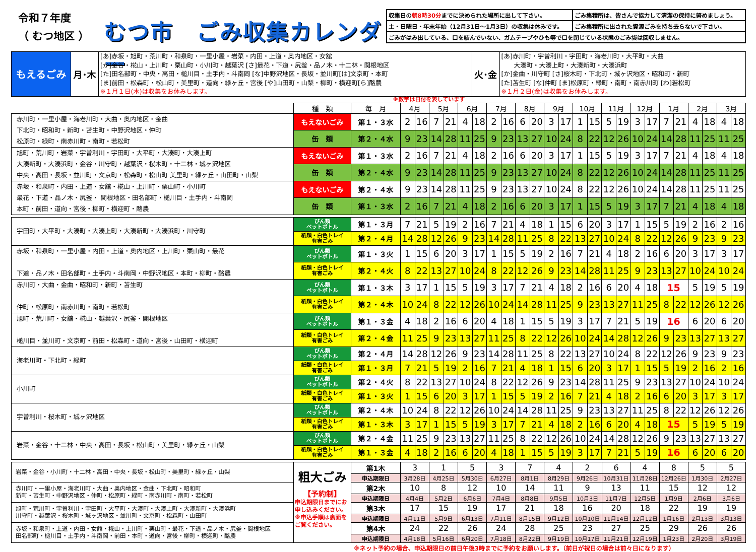令和７年度
（ むつ地区 ）
むつ市　ごみ収集カレンダー
| 収集日の 朝8時30分 までに決められた場所に出して下さい。 | ごみ集積所は、皆さんで協力して清潔の保持に努めましょう。 |
| 土・日曜日・年末年始（12月31日～1月3日）の収集は休みです。 | ごみ集積所に出された資源ごみを持ち去らないで下さい。 |
| ごみがはみ出している、口を結んでいない、ガムテープやひも等で口を閉じている状態のごみ袋は回収しません。 | |
| もえるごみ | 月･木 | [あ]赤坂・旭町・荒川町・和泉町・一里小屋・岩菜・内田・上道・奥内地区・女舘 [か]金谷・椛山・上川町・栗山町・小川町・越葉沢 [さ]最花・下道・尻釜・品ノ木・十二林・関根地区 [た]田名部町・中央・高田・槌川目・土手内・斗南岡 [な]中野沢地区・長坂・並川町[は]文京町・本町 [ま]前田・松森町・松山町・美里町・道向・緑ヶ丘・宮後 [や]山田町・山梨・柳町・横迎町[ら]酪農 ※１月１日(木)は収集をお休みします。 | 火･金 | [あ]赤川町・宇曽利川・宇田町・海老川町・大平町・大曲 大湊町・大湊上町・大湊新町・大湊浜町 [か]金曲・川守町 [さ]桜木町・下北町・城ヶ沢地区・昭和町・新町 [た]苫生町 [な]仲町 [ま]松原町・緑町・南町・南赤川町 [わ]若松町 ※１月２日(金)は収集をお休みします。 |
※数字は日付を表しています
| | 種 類 | 毎 月 | 4月 | | 5月 | | 6月 | | 7月 | | 8月 | | 9月 | | 10月 | | 11月 | | 12月 | | 1月 | | 2月 | | 3月 | |
| --- | --- | --- | --- | --- | --- | --- | --- | --- | --- | --- | --- | --- | --- | --- | --- | --- | --- | --- | --- | --- | --- | --- | --- | --- | --- | --- |
| 赤川町・一里小屋・海老川町・大曲・奥内地区・金曲 下北町・昭和町・新町・苫生町・中野沢地区・仲町 松原町・緑町・南赤川町・南町・若松町 | もえないごみ | 第１・３水 | 2 | 16 | 7 | 21 | 4 | 18 | 2 | 16 | 6 | 20 | 3 | 17 | 1 | 15 | 5 | 19 | 3 | 17 | 7 | 21 | 4 | 18 | 4 | 18 |
| | 缶 類 | 第２・４水 | 9 | 23 | 14 | 28 | 11 | 25 | 9 | 23 | 13 | 27 | 10 | 24 | 8 | 22 | 12 | 26 | 10 | 24 | 14 | 28 | 11 | 25 | 11 | 25 |
| 旭町・荒川町・岩菜・宇曽利川・宇田町・大平町・大湊町・大湊上町 大湊新町・大湊浜町・金谷・川守町・越葉沢・桜木町・十二林・城ヶ沢地区 中央・高田・長坂・並川町・文京町・松森町・松山町 美里町・緑ヶ丘・山田町・山梨 | もえないごみ | 第１・３水 | 2 | 16 | 7 | 21 | 4 | 18 | 2 | 16 | 6 | 20 | 3 | 17 | 1 | 15 | 5 | 19 | 3 | 17 | 7 | 21 | 4 | 18 | 4 | 18 |
| | 缶 類 | 第２・４水 | 9 | 23 | 14 | 28 | 11 | 25 | 9 | 23 | 13 | 27 | 10 | 24 | 8 | 22 | 12 | 26 | 10 | 24 | 14 | 28 | 11 | 25 | 11 | 25 |
| 赤坂・和泉町・内田・上道・女舘・椛山・上川町・栗山町・小川町 最花・下道・品ノ木・尻釜・ 関根地区・田名部町・槌川目・土手内・斗南岡 本町・前田・道向・宮後・柳町・横迎町・酪農 | もえないごみ | 第２・４水 | 9 | 23 | 14 | 28 | 11 | 25 | 9 | 23 | 13 | 27 | 10 | 24 | 8 | 22 | 12 | 26 | 10 | 24 | 14 | 28 | 11 | 25 | 11 | 25 |
| | 缶 類 | 第１・３水 | 2 | 16 | 7 | 21 | 4 | 18 | 2 | 16 | 6 | 20 | 3 | 17 | 1 | 15 | 5 | 19 | 3 | 17 | 7 | 21 | 4 | 18 | 4 | 18 |
| 宇田町・大平町・大湊町・大湊上町・大湊新町・大湊浜町・川守町 | びん類 ペットボトル | 第１・３月 | 7 | 21 | 5 | 19 | 2 | 16 | 7 | 21 | 4 | 18 | 1 | 15 | 6 | 20 | 3 | 17 | 1 | 15 | 5 | 19 | 2 | 16 | 2 | 16 |
| | 紙類・白色トレイ 有害ごみ | 第２・４月 | 14 | 28 | 12 | 26 | 9 | 23 | 14 | 28 | 11 | 25 | 8 | 22 | 13 | 27 | 10 | 24 | 8 | 22 | 12 | 26 | 9 | 23 | 9 | 23 |
| 赤坂・和泉町・一里小屋・内田・上道・奥内地区・上川町・栗山町・最花 下道・品ノ木・田名部町・土手内・斗南岡・中野沢地区・本町・柳町・酪農 | びん類 ペットボトル | 第１・３火 | 1 | 15 | 6 | 20 | 3 | 17 | 1 | 15 | 5 | 19 | 2 | 16 | 7 | 21 | 4 | 18 | 2 | 16 | 6 | 20 | 3 | 17 | 3 | 17 |
| | 紙類・白色トレイ 有害ごみ | 第２・４火 | 8 | 22 | 13 | 27 | 10 | 24 | 8 | 22 | 12 | 26 | 9 | 23 | 14 | 28 | 11 | 25 | 9 | 23 | 13 | 27 | 10 | 24 | 10 | 24 |
| 赤川町・大曲・金曲・昭和町・新町・苫生町 仲町・松原町・南赤川町・南町・若松町 | びん類 ペットボトル | 第１・３木 | 3 | 17 | 1 | 15 | 5 | 19 | 3 | 17 | 7 | 21 | 4 | 18 | 2 | 16 | 6 | 20 | 4 | 18 | 15 | | 5 | 19 | 5 | 19 |
| | 紙類・白色トレイ 有害ごみ | 第２・４木 | 10 | 24 | 8 | 22 | 12 | 26 | 10 | 24 | 14 | 28 | 11 | 25 | 9 | 23 | 13 | 27 | 11 | 25 | 8 | 22 | 12 | 26 | 12 | 26 |
| 旭町・荒川町・女舘・椛山・越葉沢・尻釜・関根地区 槌川目・並川町・文京町・前田・松森町・道向・宮後・山田町・横迎町 | びん類 ペットボトル | 第１・３金 | 4 | 18 | 2 | 16 | 6 | 20 | 4 | 18 | 1 | 15 | 5 | 19 | 3 | 17 | 7 | 21 | 5 | 19 | 16 | | 6 | 20 | 6 | 20 |
| | 紙類・白色トレイ 有害ごみ | 第２・４金 | 11 | 25 | 9 | 23 | 13 | 27 | 11 | 25 | 8 | 22 | 12 | 26 | 10 | 24 | 14 | 28 | 12 | 26 | 9 | 23 | 13 | 27 | 13 | 27 |
| 海老川町・下北町・緑町 | びん類 ペットボトル | 第２・４月 | 14 | 28 | 12 | 26 | 9 | 23 | 14 | 28 | 11 | 25 | 8 | 22 | 13 | 27 | 10 | 24 | 8 | 22 | 12 | 26 | 9 | 23 | 9 | 23 |
| | 紙類・白色トレイ 有害ごみ | 第１・３月 | 7 | 21 | 5 | 19 | 2 | 16 | 7 | 21 | 4 | 18 | 1 | 15 | 6 | 20 | 3 | 17 | 1 | 15 | 5 | 19 | 2 | 16 | 2 | 16 |
| 小川町 | びん類 ペットボトル | 第２・４火 | 8 | 22 | 13 | 27 | 10 | 24 | 8 | 22 | 12 | 26 | 9 | 23 | 14 | 28 | 11 | 25 | 9 | 23 | 13 | 27 | 10 | 24 | 10 | 24 |
| | 紙類・白色トレイ 有害ごみ | 第１・３火 | 1 | 15 | 6 | 20 | 3 | 17 | 1 | 15 | 5 | 19 | 2 | 16 | 7 | 21 | 4 | 18 | 2 | 16 | 6 | 20 | 3 | 17 | 3 | 17 |
| 宇曽利川・桜木町・城ヶ沢地区 | びん類 ペットボトル | 第２・４木 | 10 | 24 | 8 | 22 | 12 | 26 | 10 | 24 | 14 | 28 | 11 | 25 | 9 | 23 | 13 | 27 | 11 | 25 | 8 | 22 | 12 | 26 | 12 | 26 |
| | 紙類・白色トレイ 有害ごみ | 第１・３木 | 3 | 17 | 1 | 15 | 5 | 19 | 3 | 17 | 7 | 21 | 4 | 18 | 2 | 16 | 6 | 20 | 4 | 18 | 15 | | 5 | 19 | 5 | 19 |
| 岩菜・金谷・十二林・中央・高田・長坂・松山町・美里町・緑ヶ丘・山梨 | びん類 ペットボトル | 第２・４金 | 11 | 25 | 9 | 23 | 13 | 27 | 11 | 25 | 8 | 22 | 12 | 26 | 10 | 24 | 14 | 28 | 12 | 26 | 9 | 23 | 13 | 27 | 13 | 27 |
| | 紙類・白色トレイ 有害ごみ | 第１・３金 | 4 | 18 | 2 | 16 | 6 | 20 | 4 | 18 | 1 | 15 | 5 | 19 | 3 | 17 | 7 | 21 | 5 | 19 | 16 | | 6 | 20 | 6 | 20 |
| 岩菜・金谷・小川町・十二林・高田・中央・長坂・松山町・美里町・緑ヶ丘・山梨 | 粗大ごみ 【予約制】 申込期限日までにお申し込みください。 ※申込手順は裏面をご覧ください。 | 第1木 | 3 | 1 | 5 | 3 | 7 | 4 | 2 | 6 | 4 | 8 | 5 | 5 |
| | | 申込期限日 | 3月28日 | 4月25日 | 5月30日 | 6月27日 | 8月1日 | 8月29日 | 9月26日 | 10月31日 | 11月28日 | 12月26日 | 1月30日 | 2月27日 |
| 赤川町・一里小屋・海老川町・大曲・奥内地区・金曲・下北町・昭和町 新町・苫生町・中野沢地区・仲町・松原町・緑町・南赤川町・南町・若松町 | | 第2木 | 10 | 8 | 12 | 10 | 14 | 11 | 9 | 13 | 11 | 15 | 12 | 12 |
| | | 申込期限日 | 4月4日 | 5月2日 | 6月6日 | 7月4日 | 8月8日 | 9月5日 | 10月3日 | 11月7日 | 12月5日 | 1月9日 | 2月6日 | 3月6日 |
| 旭町・荒川町・宇曽利川・宇田町・大平町・大湊町・大湊上町・大湊新町・大湊浜町 川守町・越葉沢・桜木町・城ヶ沢地区・並川町・文京町・松森町・山田町 | | 第3木 | 17 | 15 | 19 | 17 | 21 | 18 | 16 | 20 | 18 | 22 | 19 | 19 |
| | | 申込期限日 | 4月11日 | 5月9日 | 6月13日 | 7月11日 | 8月15日 | 9月12日 | 10月10日 | 11月14日 | 12月12日 | 1月16日 | 2月13日 | 3月13日 |
| 赤坂・和泉町・上道・内田・女舘・椛山・上川町・栗山町・最花・下道・品ノ木・尻釜・関根地区 田名部町・槌川目・土手内・斗南岡・前田・本町・道向・宮後・柳町・横迎町・酪農 | | 第4木 | 24 | 22 | 26 | 24 | 28 | 25 | 23 | 27 | 25 | 29 | 26 | 26 |
| | | 申込期限日 | 4月18日 | 5月16日 | 6月20日 | 7月18日 | 8月22日 | 9月19日 | 10月17日 | 11月21日 | 12月19日 | 1月23日 | 2月20日 | 3月19日 |
※ネット予約の場合、申込期限日の前日午後3時までに予約をお願いします。（前日が祝日の場合は前々日になります）